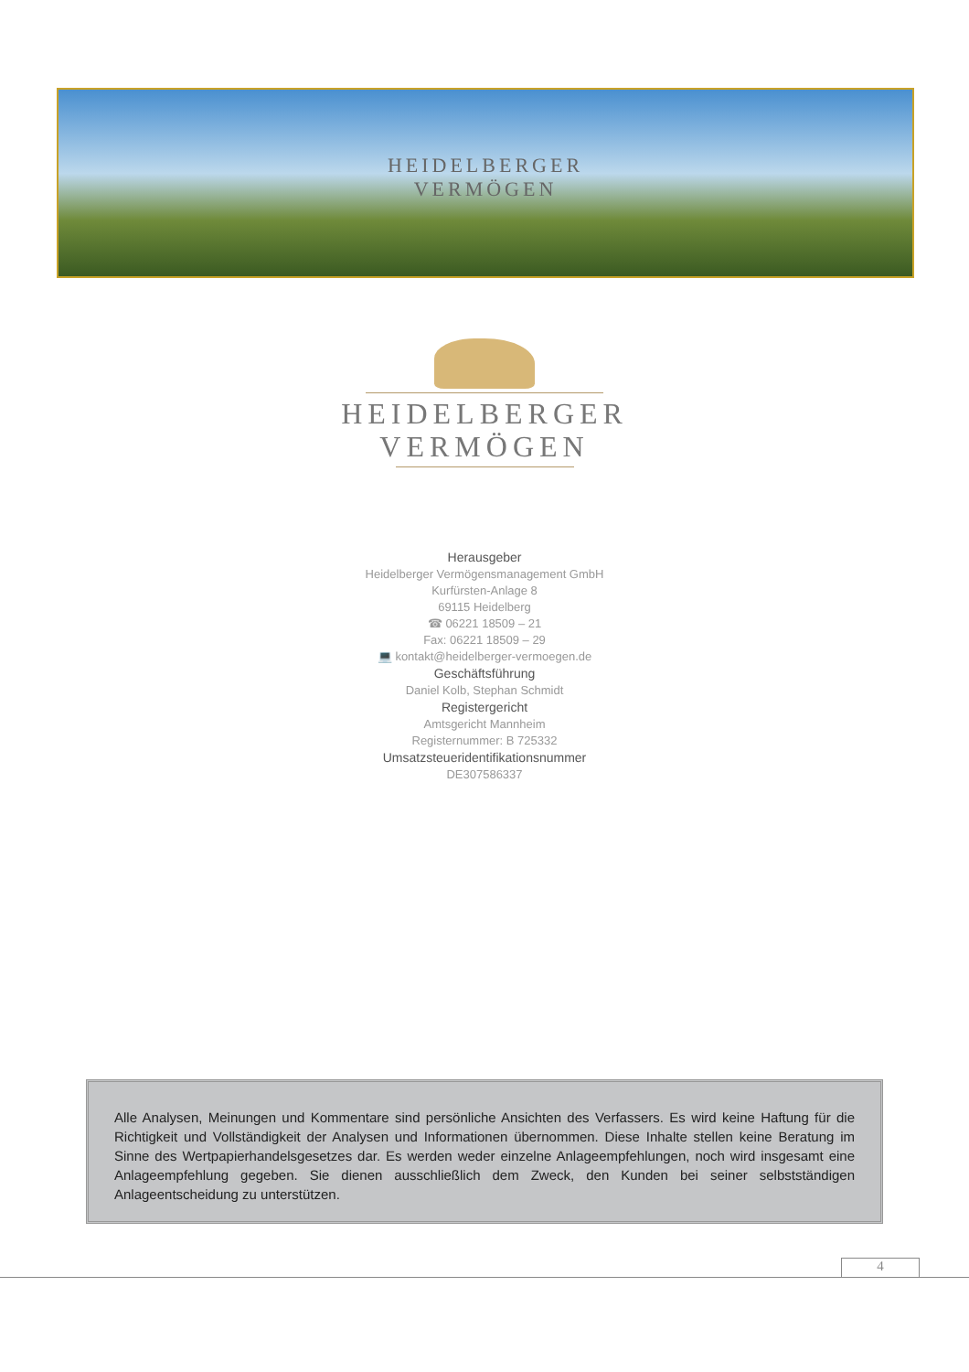HEIDELBERGER
VERMÖGEN
HEIDELBERGER
VERMÖGEN
Herausgeber
Heidelberger Vermögensmanagement GmbH
Kurfürsten-Anlage 8
69115 Heidelberg
☎ 06221 18509 – 21
Fax: 06221 18509 – 29
💻 kontakt@heidelberger-vermoegen.de
Geschäftsführung
Daniel Kolb, Stephan Schmidt
Registergericht
Amtsgericht Mannheim
Registernummer: B 725332
Umsatzsteueridentifikationsnummer
DE307586337
Alle Analysen, Meinungen und Kommentare sind persönliche Ansichten des Verfassers. Es wird keine Haftung für die Richtigkeit und Vollständigkeit der Analysen und Informationen übernommen. Diese Inhalte stellen keine Beratung im Sinne des Wertpapierhandelsgesetzes dar. Es werden weder einzelne Anlageempfehlungen, noch wird insgesamt eine Anlageempfehlung gegeben. Sie dienen ausschließlich dem Zweck, den Kunden bei seiner selbstständigen Anlageentscheidung zu unterstützen.
4